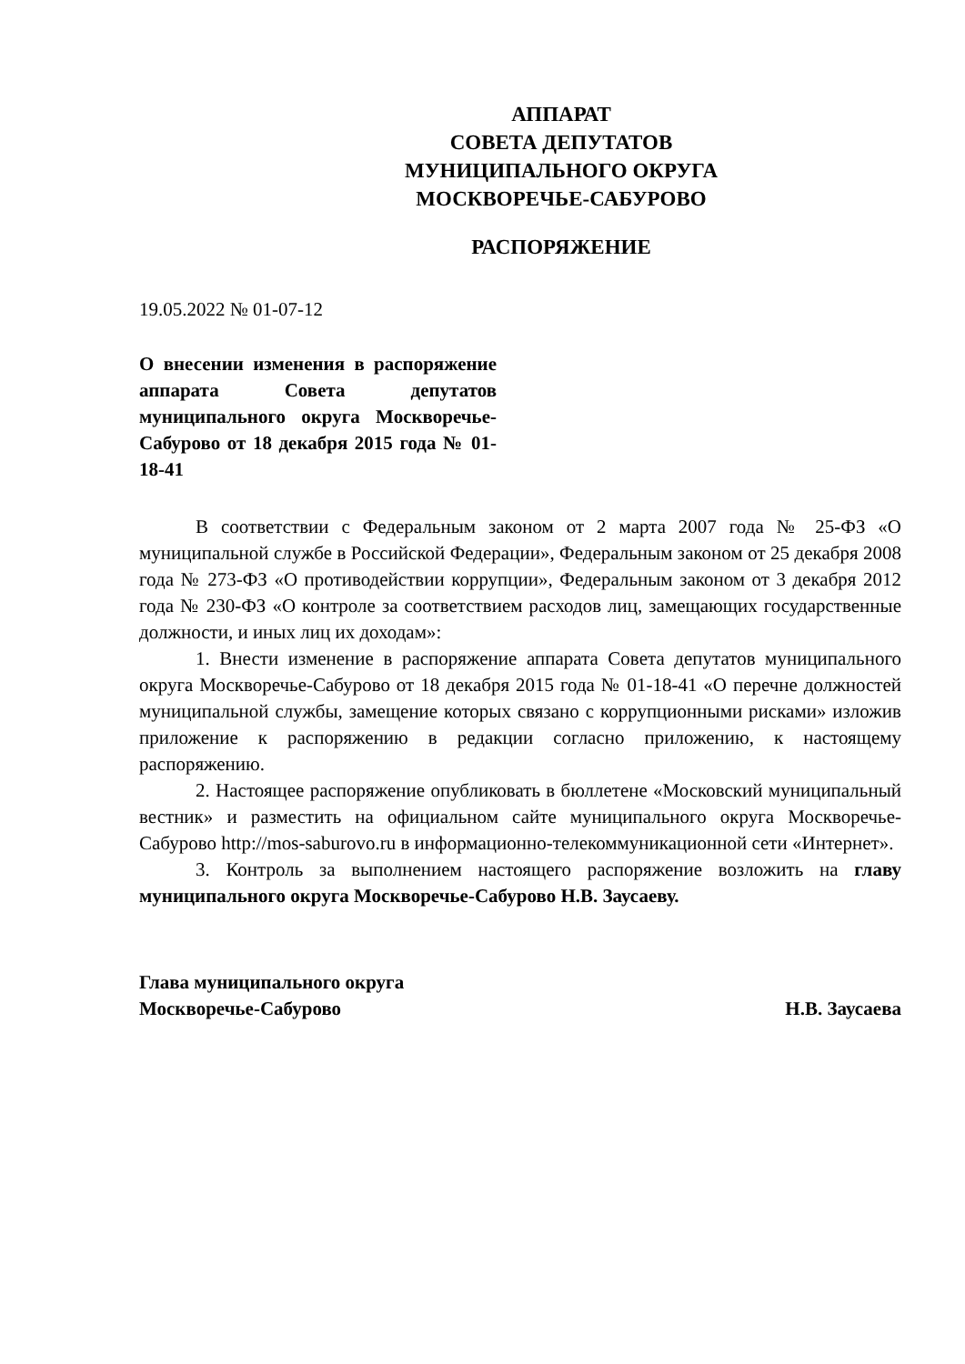АППАРАТ
СОВЕТА ДЕПУТАТОВ
МУНИЦИПАЛЬНОГО ОКРУГА
МОСКВОРЕЧЬЕ-САБУРОВО
РАСПОРЯЖЕНИЕ
19.05.2022 № 01-07-12
О внесении изменения в распоряжение аппарата Совета депутатов муниципального округа Москворечье-Сабурово от 18 декабря 2015 года № 01-18-41
В соответствии с Федеральным законом от 2 марта 2007 года № 25-ФЗ «О муниципальной службе в Российской Федерации», Федеральным законом от 25 декабря 2008 года № 273-ФЗ «О противодействии коррупции», Федеральным законом от 3 декабря 2012 года № 230-ФЗ «О контроле за соответствием расходов лиц, замещающих государственные должности, и иных лиц их доходам»:
1. Внести изменение в распоряжение аппарата Совета депутатов муниципального округа Москворечье-Сабурово от 18 декабря 2015 года № 01-18-41 «О перечне должностей муниципальной службы, замещение которых связано с коррупционными рисками» изложив приложение к распоряжению в редакции согласно приложению, к настоящему распоряжению.
2. Настоящее распоряжение опубликовать в бюллетене «Московский муниципальный вестник» и разместить на официальном сайте муниципального округа Москворечье-Сабурово http://mos-saburovo.ru в информационно-телекоммуникационной сети «Интернет».
3. Контроль за выполнением настоящего распоряжение возложить на главу муниципального округа Москворечье-Сабурово Н.В. Заусаеву.
Глава муниципального округа
Москворечье-Сабурово
Н.В. Заусаева